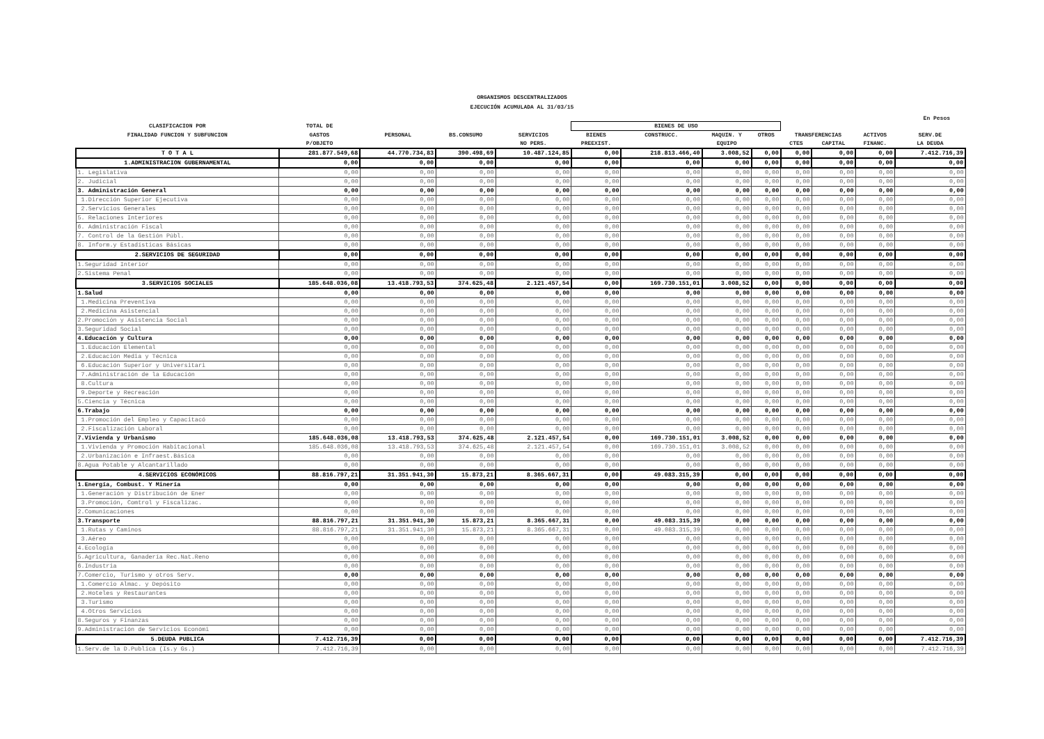ORGANISMOS DESCENTRALIZADOS
EJECUCIÓN ACUMULADA AL 31/03/15
En Pesos
| CLASIFICACION POR | TOTAL DE | | | | BIENES DE USO | | | | | | | |
| --- | --- | --- | --- | --- | --- | --- | --- | --- | --- | --- | --- | --- |
| FINALIDAD FUNCION Y SUBFUNCION | GASTOS | PERSONAL | BS.CONSUMO | SERVICIOS | BIENES | CONSTRUCC. | MAQUIN. Y | OTROS | TRANSFERENCIAS | | ACTIVOS | SERV.DE |
| | P/OBJETO | | | NO PERS. | PREEXIST. | | EQUIPO | | CTES | CAPITAL | FINANC. | LA DEUDA |
| T O T A L | 281.877.549,68 | 44.770.734,83 | 390.498,69 | 10.487.124,85 | 0,00 | 218.813.466,40 | 3.008,52 | 0,00 | 0,00 | 0,00 | 0,00 | 7.412.716,39 |
| 1.ADMINISTRACION GUBERNAMENTAL | 0,00 | 0,00 | 0,00 | 0,00 | 0,00 | 0,00 | 0,00 | 0,00 | 0,00 | 0,00 | 0,00 | 0,00 |
| 1. Legislativa | 0,00 | 0,00 | 0,00 | 0,00 | 0,00 | 0,00 | 0,00 | 0,00 | 0,00 | 0,00 | 0,00 | 0,00 |
| 2. Judicial | 0,00 | 0,00 | 0,00 | 0,00 | 0,00 | 0,00 | 0,00 | 0,00 | 0,00 | 0,00 | 0,00 | 0,00 |
| 3. Administración General | 0,00 | 0,00 | 0,00 | 0,00 | 0,00 | 0,00 | 0,00 | 0,00 | 0,00 | 0,00 | 0,00 | 0,00 |
| 1.Dirección Superior Ejecutiva | 0,00 | 0,00 | 0,00 | 0,00 | 0,00 | 0,00 | 0,00 | 0,00 | 0,00 | 0,00 | 0,00 | 0,00 |
| 2.Servicios Generales | 0,00 | 0,00 | 0,00 | 0,00 | 0,00 | 0,00 | 0,00 | 0,00 | 0,00 | 0,00 | 0,00 | 0,00 |
| 5. Relaciones Interiores | 0,00 | 0,00 | 0,00 | 0,00 | 0,00 | 0,00 | 0,00 | 0,00 | 0,00 | 0,00 | 0,00 | 0,00 |
| 6. Administración Fiscal | 0,00 | 0,00 | 0,00 | 0,00 | 0,00 | 0,00 | 0,00 | 0,00 | 0,00 | 0,00 | 0,00 | 0,00 |
| 7. Control de la Gestión Públ. | 0,00 | 0,00 | 0,00 | 0,00 | 0,00 | 0,00 | 0,00 | 0,00 | 0,00 | 0,00 | 0,00 | 0,00 |
| 8. Inform.y Estadísticas Básicas | 0,00 | 0,00 | 0,00 | 0,00 | 0,00 | 0,00 | 0,00 | 0,00 | 0,00 | 0,00 | 0,00 | 0,00 |
| 2.SERVICIOS DE SEGURIDAD | 0,00 | 0,00 | 0,00 | 0,00 | 0,00 | 0,00 | 0,00 | 0,00 | 0,00 | 0,00 | 0,00 | 0,00 |
| 1.Seguridad Interior | 0,00 | 0,00 | 0,00 | 0,00 | 0,00 | 0,00 | 0,00 | 0,00 | 0,00 | 0,00 | 0,00 | 0,00 |
| 2.Sistema Penal | 0,00 | 0,00 | 0,00 | 0,00 | 0,00 | 0,00 | 0,00 | 0,00 | 0,00 | 0,00 | 0,00 | 0,00 |
| 3.SERVICIOS SOCIALES | 185.648.036,08 | 13.418.793,53 | 374.625,48 | 2.121.457,54 | 0,00 | 169.730.151,01 | 3.008,52 | 0,00 | 0,00 | 0,00 | 0,00 | 0,00 |
| 1.Salud | 0,00 | 0,00 | 0,00 | 0,00 | 0,00 | 0,00 | 0,00 | 0,00 | 0,00 | 0,00 | 0,00 | 0,00 |
| 1.Medicina Preventiva | 0,00 | 0,00 | 0,00 | 0,00 | 0,00 | 0,00 | 0,00 | 0,00 | 0,00 | 0,00 | 0,00 | 0,00 |
| 2.Medicina Asistencial | 0,00 | 0,00 | 0,00 | 0,00 | 0,00 | 0,00 | 0,00 | 0,00 | 0,00 | 0,00 | 0,00 | 0,00 |
| 2.Promoción y Asistencia Social | 0,00 | 0,00 | 0,00 | 0,00 | 0,00 | 0,00 | 0,00 | 0,00 | 0,00 | 0,00 | 0,00 | 0,00 |
| 3.Seguridad Social | 0,00 | 0,00 | 0,00 | 0,00 | 0,00 | 0,00 | 0,00 | 0,00 | 0,00 | 0,00 | 0,00 | 0,00 |
| 4.Educación y Cultura | 0,00 | 0,00 | 0,00 | 0,00 | 0,00 | 0,00 | 0,00 | 0,00 | 0,00 | 0,00 | 0,00 | 0,00 |
| 1.Educación Elemental | 0,00 | 0,00 | 0,00 | 0,00 | 0,00 | 0,00 | 0,00 | 0,00 | 0,00 | 0,00 | 0,00 | 0,00 |
| 2.Educación Media y Técnica | 0,00 | 0,00 | 0,00 | 0,00 | 0,00 | 0,00 | 0,00 | 0,00 | 0,00 | 0,00 | 0,00 | 0,00 |
| 6.Educación Superior y Universitari | 0,00 | 0,00 | 0,00 | 0,00 | 0,00 | 0,00 | 0,00 | 0,00 | 0,00 | 0,00 | 0,00 | 0,00 |
| 7.Administración de la Educación | 0,00 | 0,00 | 0,00 | 0,00 | 0,00 | 0,00 | 0,00 | 0,00 | 0,00 | 0,00 | 0,00 | 0,00 |
| 8.Cultura | 0,00 | 0,00 | 0,00 | 0,00 | 0,00 | 0,00 | 0,00 | 0,00 | 0,00 | 0,00 | 0,00 | 0,00 |
| 9.Deporte y Recreación | 0,00 | 0,00 | 0,00 | 0,00 | 0,00 | 0,00 | 0,00 | 0,00 | 0,00 | 0,00 | 0,00 | 0,00 |
| 5.Ciencia y Técnica | 0,00 | 0,00 | 0,00 | 0,00 | 0,00 | 0,00 | 0,00 | 0,00 | 0,00 | 0,00 | 0,00 | 0,00 |
| 6.Trabajo | 0,00 | 0,00 | 0,00 | 0,00 | 0,00 | 0,00 | 0,00 | 0,00 | 0,00 | 0,00 | 0,00 | 0,00 |
| 1.Promoción del Empleo y Capacitacó | 0,00 | 0,00 | 0,00 | 0,00 | 0,00 | 0,00 | 0,00 | 0,00 | 0,00 | 0,00 | 0,00 | 0,00 |
| 2.Fiscalización Laboral | 0,00 | 0,00 | 0,00 | 0,00 | 0,00 | 0,00 | 0,00 | 0,00 | 0,00 | 0,00 | 0,00 | 0,00 |
| 7.Vivienda y Urbanismo | 185.648.036,08 | 13.418.793,53 | 374.625,48 | 2.121.457,54 | 0,00 | 169.730.151,01 | 3.008,52 | 0,00 | 0,00 | 0,00 | 0,00 | 0,00 |
| 1.Vivienda y Promoción Habitacional | 185.648.036,08 | 13.418.793,53 | 374.625,48 | 2.121.457,54 | 0,00 | 169.730.151,01 | 3.008,52 | 0,00 | 0,00 | 0,00 | 0,00 | 0,00 |
| 2.Urbanización e Infraest.Básica | 0,00 | 0,00 | 0,00 | 0,00 | 0,00 | 0,00 | 0,00 | 0,00 | 0,00 | 0,00 | 0,00 | 0,00 |
| 8.Agua Potable y Alcantarillado | 0,00 | 0,00 | 0,00 | 0,00 | 0,00 | 0,00 | 0,00 | 0,00 | 0,00 | 0,00 | 0,00 | 0,00 |
| 4.SERVICIOS ECONÓMICOS | 88.816.797,21 | 31.351.941,30 | 15.873,21 | 8.365.667,31 | 0,00 | 49.083.315,39 | 0,00 | 0,00 | 0,00 | 0,00 | 0,00 | 0,00 |
| 1.Energía, Combust. Y Minería | 0,00 | 0,00 | 0,00 | 0,00 | 0,00 | 0,00 | 0,00 | 0,00 | 0,00 | 0,00 | 0,00 | 0,00 |
| 1.Generación y Distribución de Ener | 0,00 | 0,00 | 0,00 | 0,00 | 0,00 | 0,00 | 0,00 | 0,00 | 0,00 | 0,00 | 0,00 | 0,00 |
| 3.Promoción, Comtrol y Fiscalizac. | 0,00 | 0,00 | 0,00 | 0,00 | 0,00 | 0,00 | 0,00 | 0,00 | 0,00 | 0,00 | 0,00 | 0,00 |
| 2.Comunicaciones | 0,00 | 0,00 | 0,00 | 0,00 | 0,00 | 0,00 | 0,00 | 0,00 | 0,00 | 0,00 | 0,00 | 0,00 |
| 3.Transporte | 88.816.797,21 | 31.351.941,30 | 15.873,21 | 8.365.667,31 | 0,00 | 49.083.315,39 | 0,00 | 0,00 | 0,00 | 0,00 | 0,00 | 0,00 |
| 1.Rutas y Caminos | 88.816.797,21 | 31.351.941,30 | 15.873,21 | 8.365.667,31 | 0,00 | 49.083.315,39 | 0,00 | 0,00 | 0,00 | 0,00 | 0,00 | 0,00 |
| 3.Aéreo | 0,00 | 0,00 | 0,00 | 0,00 | 0,00 | 0,00 | 0,00 | 0,00 | 0,00 | 0,00 | 0,00 | 0,00 |
| 4.Ecología | 0,00 | 0,00 | 0,00 | 0,00 | 0,00 | 0,00 | 0,00 | 0,00 | 0,00 | 0,00 | 0,00 | 0,00 |
| 5.Agricultura, Ganadería Rec.Nat.Reno | 0,00 | 0,00 | 0,00 | 0,00 | 0,00 | 0,00 | 0,00 | 0,00 | 0,00 | 0,00 | 0,00 | 0,00 |
| 6.Industria | 0,00 | 0,00 | 0,00 | 0,00 | 0,00 | 0,00 | 0,00 | 0,00 | 0,00 | 0,00 | 0,00 | 0,00 |
| 7.Comercio, Turismo y otros Serv. | 0,00 | 0,00 | 0,00 | 0,00 | 0,00 | 0,00 | 0,00 | 0,00 | 0,00 | 0,00 | 0,00 | 0,00 |
| 1.Comercio Almac. y Depósito | 0,00 | 0,00 | 0,00 | 0,00 | 0,00 | 0,00 | 0,00 | 0,00 | 0,00 | 0,00 | 0,00 | 0,00 |
| 2.Hoteles y Restaurantes | 0,00 | 0,00 | 0,00 | 0,00 | 0,00 | 0,00 | 0,00 | 0,00 | 0,00 | 0,00 | 0,00 | 0,00 |
| 3.Turismo | 0,00 | 0,00 | 0,00 | 0,00 | 0,00 | 0,00 | 0,00 | 0,00 | 0,00 | 0,00 | 0,00 | 0,00 |
| 4.Otros Servicios | 0,00 | 0,00 | 0,00 | 0,00 | 0,00 | 0,00 | 0,00 | 0,00 | 0,00 | 0,00 | 0,00 | 0,00 |
| 8.Seguros y Finanzas | 0,00 | 0,00 | 0,00 | 0,00 | 0,00 | 0,00 | 0,00 | 0,00 | 0,00 | 0,00 | 0,00 | 0,00 |
| 9.Administración de Servicios Económi | 0,00 | 0,00 | 0,00 | 0,00 | 0,00 | 0,00 | 0,00 | 0,00 | 0,00 | 0,00 | 0,00 | 0,00 |
| 5.DEUDA PUBLICA | 7.412.716,39 | 0,00 | 0,00 | 0,00 | 0,00 | 0,00 | 0,00 | 0,00 | 0,00 | 0,00 | 0,00 | 7.412.716,39 |
| 1.Serv.de la D.Publica (Is.y Gs.) | 7.412.716,39 | 0,00 | 0,00 | 0,00 | 0,00 | 0,00 | 0,00 | 0,00 | 0,00 | 0,00 | 0,00 | 7.412.716,39 |